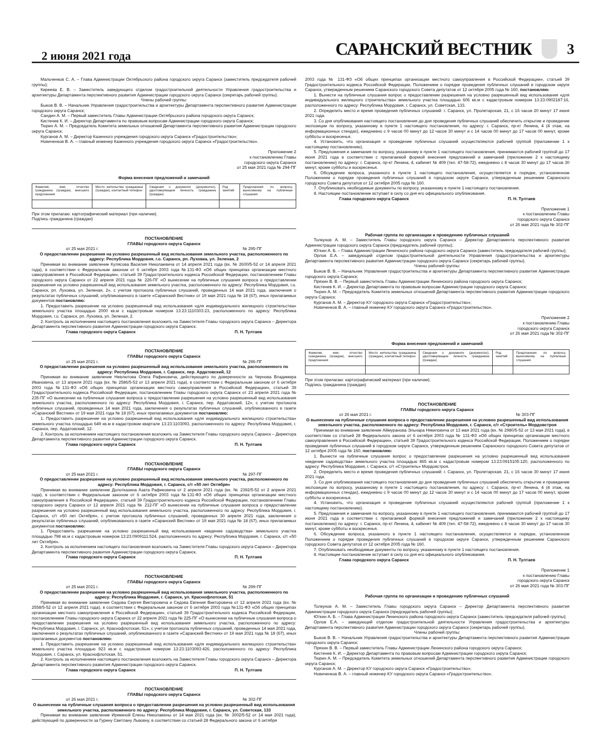2 июня 2021 года
САРАНСКИЙ ВЕСТНИК 3
Мальченков С. А. – Глава Администрации Октябрьского района городского округа Саранск (заместитель председателя рабочей группы);
Киреева Е. В. – Заместитель заведующего отделом градостроительной деятельности Управления градостроительства и архитектуры Департамента перспективного развития Администрации городского округа Саранск (секретарь рабочей группы).
Члены рабочей группы:
Быков В. В. – Начальник Управления градостроительства и архитектуры Департамента перспективного развития Администрации городского округа Саранск;
Сандин А. М. – Первый заместитель Главы Администрации Октябрьского района городского округа Саранск;
Кистенев К. И. – Директор Департамента по правовым вопросам Администрации городского округа Саранск;
Тюрин А. М. – Председатель Комитета земельных отношений Департамента перспективного развития Администрации городского округа Саранск;
Курганов А. М. – Директор Казенного учреждения городского округа Саранск «Градостроительство»;
Новиченков В. А. – главный инженер Казенного учреждения городского округа Саранск «Градостроительство».
Приложение 2
к постановлению Главы
городского округа Саранск
от 25 мая 2021 года № 294-ПГ
Форма внесения предложений и замечаний
| Фамилия, имя, отчество гражданина (граждан), внесшего предложения | Место жительства гражданина (граждан), контактный телефон | Сведения о документе (документах), удостоверяющем личность гражданина (граждан) | Род занятий | Предложения по вопросу, выносимому на публичные слушания |
При этом прилагаю: картографический материал (при наличии).
Подпись гражданина (граждан)
ПОСТАНОВЛЕНИЕ
ГЛАВЫ городского округа Саранск
от 25 мая 2021 г. № 295-ПГ
О предоставлении разрешения на условно разрешенный вид использования земельного участка, расположенного по адресу: Республика Мордовия, г.о. Саранск, рп. Луховка, ул. Зеленая, 2
Принимая во внимание заявление Кулясова Василия Николаевича от 14 апреля 2021 года (вх. № 2600/5-52 от 14 апреля 2021 года), в соответствии с Федеральным законом от 6 октября 2003 года №131-ФЗ «Об общих принципах организации местного самоуправления в Российской Федерации», статьей 39 Градостроительного кодекса Российской Федерации, постановлением Главы городского округа Саранск от 22 апреля 2021 года № 226-ПГ «О вынесении на публичные слушания вопроса о предоставлении разрешения на условно разрешенный вид использования земельного участка, расположенного по адресу: Республика Мордовия, г.о. Саранск, рп. Луховка, ул. Зеленая, 2», с учетом протокола публичных слушаний, проведенных 14 мая 2021 года, заключения о результатах публичных слушаний, опубликованного в газете «Саранский Вестник» от 19 мая 2021 года № 18 (67), иных прилагаемых документов постановляю:
1. Предоставить разрешение на условно разрешенный вид использования «для индивидуального жилищного строительства» земельного участка площадью 2000 кв.м с кадастровым номером 13:23:1110303:23, расположенного по адресу: Республика Мордовия, г.о. Саранск, рп. Луховка, ул. Зеленая, 2.
2. Контроль за исполнением настоящего постановления возложить на Заместителя Главы городского округа Саранск – Директора Департамента перспективного развития Администрации городского округа Саранск.
Глава городского округа Саранск П. Н. Тултаев
ПОСТАНОВЛЕНИЕ
ГЛАВЫ городского округа Саранск
от 25 мая 2021 г. № 296-ПГ
О предоставлении разрешения на условно разрешенный вид использования земельного участка, расположенного по адресу: Республика Мордовия, г. Саранск, пер. Ардатовский, 12
Принимая во внимание заявление Невлютова Олега Рафиковича, действующего по доверенности за Чернова Владимира Ивановича, от 13 апреля 2021 года (вх. № 2586/5-52 от 13 апреля 2021 года), в соответствии с Федеральным законом от 6 октября 2003 года №131-ФЗ «Об общих принципах организации местного самоуправления в Российской Федерации», статьей 39 Градостроительного кодекса Российской Федерации, постановлением Главы городского округа Саранск от 23 апреля 2021 года № 235-ПГ «О вынесении на публичные слушания вопроса о предоставлении разрешения на условно разрешенный вид использования земельного участка, расположенного по адресу: Республика Мордовия, г. Саранск, пер. Ардатовский, 12», с учетом протокола публичных слушаний, проведенных 14 мая 2021 года, заключения о результатах публичных слушаний, опубликованного в газете «Саранский Вестник» от 19 мая 2021 года № 18 (67), иных прилагаемых документов постановляю:
1. Предоставить разрешение на условно разрешенный вид использования «для индивидуального жилищного строительства» земельного участка площадью 649 кв.м в кадастровом квартале 13:23:1103093, расположенного по адресу: Республика Мордовия, г. Саранск, пер. Ардатовский, 12.
2. Контроль за исполнением настоящего постановления возложить на Заместителя Главы городского округа Саранск – Директора Департамента перспективного развития Администрации городского округа Саранск.
Глава городского округа Саранск П. Н. Тултаев
ПОСТАНОВЛЕНИЕ
ГЛАВЫ городского округа Саранск
от 25 мая 2021 г. № 297-ПГ
О предоставлении разрешения на условно разрешенный вид использования земельного участка, расположенного по адресу: Республика Мордовия, г. Саранск, с/т «50 лет Октября»
Принимая во внимание заявление Долотказина Азата Рафиковича от 2 апреля 2021 года (вх. № 2392/5-52 от 2 апреля 2021 года), в соответствии с Федеральным законом от 6 октября 2003 года №131-ФЗ «Об общих принципах организации местного самоуправления в Российской Федерации», статьей 39 Градостроительного кодекса Российской Федерации, постановлением Главы городского округа Саранск от 12 апреля 2021 года № 212-ПГ «О вынесении на публичные слушания вопроса о предоставлении разрешения на условно разрешенный вид использования земельного участка, расположенного по адресу: Республика Мордовия, г. Саранск, с/т «50 лет Октября», с учетом протокола публичных слушаний, проведенных 30 апреля 2021 года, заключения о результатах публичных слушаний, опубликованного в газете «Саранский Вестник» от 19 мая 2021 года № 18 (67), иных прилагаемых документов постановляю:
1. Предоставить разрешение на условно разрешенный вид использования «ведение садоводства» земельного участка площадью 798 кв.м с кадастровым номером 13:23:0909111:524, расположенного по адресу: Республика Мордовия, г. Саранск, с/т «50 лет Октября».
2. Контроль за исполнением настоящего постановления возложить на Заместителя Главы городского округа Саранск – Директора Департамента перспективного развития Администрации городского округа Саранск.
Глава городского округа Саранск П. Н. Тултаев
ПОСТАНОВЛЕНИЕ
ГЛАВЫ городского округа Саранск
от 25 мая 2021 г. № 299-ПГ
О предоставлении разрешения на условно разрешенный вид использования земельного участка, расположенного по адресу: Республика Мордовия, г. Саранск, ул. Краснофлотская, 51
Принимая во внимание заявление Седова Сергея Викторовича и Седова Евгения Викторовича от 12 апреля 2021 года (вх. № 2558/5-52 от 12 апреля 2021 года), в соответствии с Федеральным законом от 6 октября 2003 года №131-ФЗ «Об общих принципах организации местного самоуправления в Российской Федерации», статьей 39 Градостроительного кодекса Российской Федерации, постановлением Главы городского округа Саранск от 22 апреля 2021 года № 225-ПГ «О вынесении на публичные слушания вопроса о предоставлении разрешения на условно разрешенный вид использования земельного участка, расположенного по адресу: Республика Мордовия, г. Саранск, ул. Краснофлотская, 51», с учетом протокола публичных слушаний, проведенных 14 мая 2021 года, заключения о результатах публичных слушаний, опубликованного в газете «Саранский Вестник» от 19 мая 2021 года № 18 (67), иных прилагаемых документов постановляю:
1. Предоставить разрешение на условно разрешенный вид использования «для индивидуального жилищного строительства» земельного участка площадью 923 кв.м с кадастровым номером 13:23:1103093:426, расположенного по адресу: Республика Мордовия, г. Саранск, ул. Краснофлотская, 51.
2. Контроль за исполнением настоящего постановления возложить на Заместителя Главы городского округа Саранск – Директора Департамента перспективного развития Администрации городского округа Саранск.
Глава городского округа Саранск П. Н. Тултаев
ПОСТАНОВЛЕНИЕ
ГЛАВЫ городского округа Саранск
от 26 мая 2021 г. № 302-ПГ
О вынесении на публичные слушания вопроса о предоставлении разрешения на условно разрешенный вид использования земельного участка, расположенного по адресу: Республика Мордовия, г. Саранск, ул. Советская, 133
Принимая во внимание заявление Ирикиной Елены Николаевны от 14 мая 2021 года (вх. № 3002/5-52 от 14 мая 2021 года), действующей по доверенности за Гурину Светлану Львовну, в соответствии со статьей 28 Федерального закона от 6 октября
2003 года № 131-ФЗ «Об общих принципах организации местного самоуправления в Российской Федерации», статьей 39 Градостроительного кодекса Российской Федерации, Положением о порядке проведения публичных слушаний в городском округе Саранск, утвержденным решением Саранского городского Совета депутатов от 12 октября 2005 года № 160, постановляю:
1. Вынести на публичные слушания вопрос о предоставлении разрешения на условно разрешенный вид использования «для индивидуального жилищного строительства» земельного участка площадью 606 кв.м с кадастровым номером 13:23:0902187:16, расположенного по адресу: Республика Мордовия, г. Саранск, ул. Советская, 133.
2. Определить место и время проведения публичных слушаний: г. Саранск, ул. Пролетарская, 21, с 16 часов 20 минут 17 июня 2021 года.
3. Со дня опубликования настоящего постановления до дня проведения публичных слушаний обеспечить открытие и проведение экспозиции по вопросу, указанному в пункте 1 настоящего постановления, по адресу: г. Саранск, пр-кт Ленина, 4 (4 этаж, на информационных стендах), ежедневно с 9 часов 00 минут до 12 часов 30 минут и с 14 часов 00 минут до 17 часов 00 минут, кроме субботы и воскресенья.
4. Установить, что организация и проведение публичных слушаний осуществляются рабочей группой (приложение 1 к настоящему постановлению).
5. Предложения и замечания по вопросу, указанному в пункте 1 настоящего постановления, принимаются рабочей группой до 17 июня 2021 года в соответствии с прилагаемой формой внесения предложений и замечаний (приложение 2 к настоящему постановлению) по адресу: г. Саранск, пр-кт Ленина, 4, кабинет № 409 (тел. 47-58-72), ежедневно с 8 часов 30 минут до 17 часов 30 минут, кроме субботы и воскресенья.
6. Обсуждение вопроса, указанного в пункте 1 настоящего постановления, осуществляется в порядке, установленном Положением о порядке проведения публичных слушаний в городском округе Саранск, утвержденным решением Саранского городского Совета депутатов от 12 октября 2005 года № 160.
7. Опубликовать необходимые документы по вопросу, указанному в пункте 1 настоящего постановления.
8. Настоящее постановление вступает в силу со дня его официального опубликования.
Глава городского округа Саранск П. Н. Тултаев
Приложение 1
к постановлению Главы
городского округа Саранск
от 26 мая 2021 года № 302-ПГ
Рабочая группа по организации и проведению публичных слушаний
Толкунов А. М. – Заместитель Главы городского округа Саранск – Директор Департамента перспективного развития Администрации городского округа Саранск (председатель рабочей группы);
Юткин А. Б. – Глава Администрации Ленинского района городского округа Саранск (заместитель председателя рабочей группы);
Орлов Е.А. – заведующий отделом градостроительной деятельности Управления градостроительства и архитектуры Департамента перспективного развития Администрации городского округа Саранск (секретарь рабочей группы).
Члены рабочей группы:
Быков В. В. – Начальник Управления градостроительства и архитектуры Департамента перспективного развития Администрации городского округа Саранск;
Пряхин В. В. – Первый заместитель Главы Администрации Ленинского района городского округа Саранск;
Кистенев К. И. – Директор Департамента по правовым вопросам Администрации городского округа Саранск;
Тюрин А. М. – Председатель Комитета земельных отношений Департамента перспективного развития Администрации городского округа Саранск;
Курганов А. М. – Директор КУ городского округа Саранск «Градостроительство»;
Новиченков В. А. – главный инженер КУ городского округа Саранск «Градостроительство».
Приложение 2
к постановлению Главы
городского округа Саранск
от 26 мая 2021 года № 302-ПГ
Форма внесения предложений и замечаний
| Фамилия, имя, отчество гражданина (граждан), внесшего предложения | Место жительства гражданина (граждан), контактный телефон | Сведения о документе (документах), удостоверяющем личность гражданина (граждан) | Род занятий | Предложения по вопросу, выносимому на публичные слушания |
При этом прилагаю: картографический материал (при наличии).
Подпись гражданина (граждан)
ПОСТАНОВЛЕНИЕ
ГЛАВЫ городского округа Саранск
от 26 мая 2021 г. № 303-ПГ
О вынесении на публичные слушания вопроса о предоставлении разрешения на условно разрешенный вид использования земельного участка, расположенного по адресу: Республика Мордовия, г. Саранск, с/т «Строитель» Мордовстроя
Принимая во внимание заявление Аймуранова Эльнара Някиповича от 13 мая 2021 года (вх. № 2980/5-52 от 13 мая 2021 года), в соответствии со статьей 28 Федерального закона от 6 октября 2003 года № 131-ФЗ «Об общих принципах организации местного самоуправления в Российской Федерации», статьей 39 Градостроительного кодекса Российской Федерации, Положением о порядке проведения публичных слушаний в городском округе Саранск, утвержденным решением Саранского городского Совета депутатов от 12 октября 2005 года № 160, постановляю:
1. Вынести на публичные слушания вопрос о предоставлении разрешения на условно разрешенный вид использования «ведение садоводства» земельного участка площадью 865 кв.м с кадастровым номером 13:23:0915105:120, расположенного по адресу: Республика Мордовия, г. Саранск, с/т «Строитель» Мордовстроя.
2. Определить место и время проведения публичных слушаний: г. Саранск, ул. Пролетарская, 21, с 16 часов 30 минут 17 июня 2021 года.
3. Со дня опубликования настоящего постановления до дня проведения публичных слушаний обеспечить открытие и проведение экспозиции по вопросу, указанному в пункте 1 настоящего постановления, по адресу: г. Саранск, пр-кт Ленина, 4 (4 этаж, на информационных стендах), ежедневно с 9 часов 00 минут до 12 часов 30 минут и с 14 часов 00 минут до 17 часов 00 минут, кроме субботы и воскресенья.
4. Установить, что организация и проведение публичных слушаний осуществляются рабочей группой (приложение 1 к настоящему постановлению).
5. Предложения и замечания по вопросу, указанному в пункте 1 настоящего постановления, принимаются рабочей группой до 17 июня 2021 года в соответствии с прилагаемой формой внесения предложений и замечаний (приложение 2 к настоящему постановлению) по адресу: г. Саранск, пр-кт Ленина, 4, кабинет № 409 (тел. 47-58-72), ежедневно с 8 часов 30 минут до 17 часов 30 минут, кроме субботы и воскресенья.
6. Обсуждение вопроса, указанного в пункте 1 настоящего постановления, осуществляется в порядке, установленном Положением о порядке проведения публичных слушаний в городском округе Саранск, утвержденным решением Саранского городского Совета депутатов от 12 октября 2005 года № 160.
7. Опубликовать необходимые документы по вопросу, указанному в пункте 1 настоящего постановления.
8. Настоящее постановление вступает в силу со дня его официального опубликования.
Глава городского округа Саранск П. Н. Тултаев
Приложение 1
к постановлению Главы
городского округа Саранск
от 26 мая 2021 года № 303-ПГ
Рабочая группа по организации и проведению публичных слушаний
Толкунов А. М. – Заместитель Главы городского округа Саранск – Директор Департамента перспективного развития Администрации городского округа Саранск (председатель рабочей группы);
Юткин А. Б. – Глава Администрации Ленинского района городского округа Саранск (заместитель председателя рабочей группы);
Орлов Е.А. – заведующий отделом градостроительной деятельности Управления градостроительства и архитектуры Департамента перспективного развития Администрации городского округа Саранск (секретарь рабочей группы).
Члены рабочей группы:
Быков В. В. – Начальник Управления градостроительства и архитектуры Департамента перспективного развития Администрации городского округа Саранск;
Пряхин В. В. – Первый заместитель Главы Администрации Ленинского района городского округа Саранск;
Кистенев К. И. – Директор Департамента по правовым вопросам Администрации городского округа Саранск;
Тюрин А. М. – Председатель Комитета земельных отношений Департамента перспективного развития Администрации городского округа Саранск;
Курганов А. М. – Директор КУ городского округа Саранск «Градостроительство»;
Новиченков В. А. – главный инженер КУ городского округа Саранск «Градостроительство».